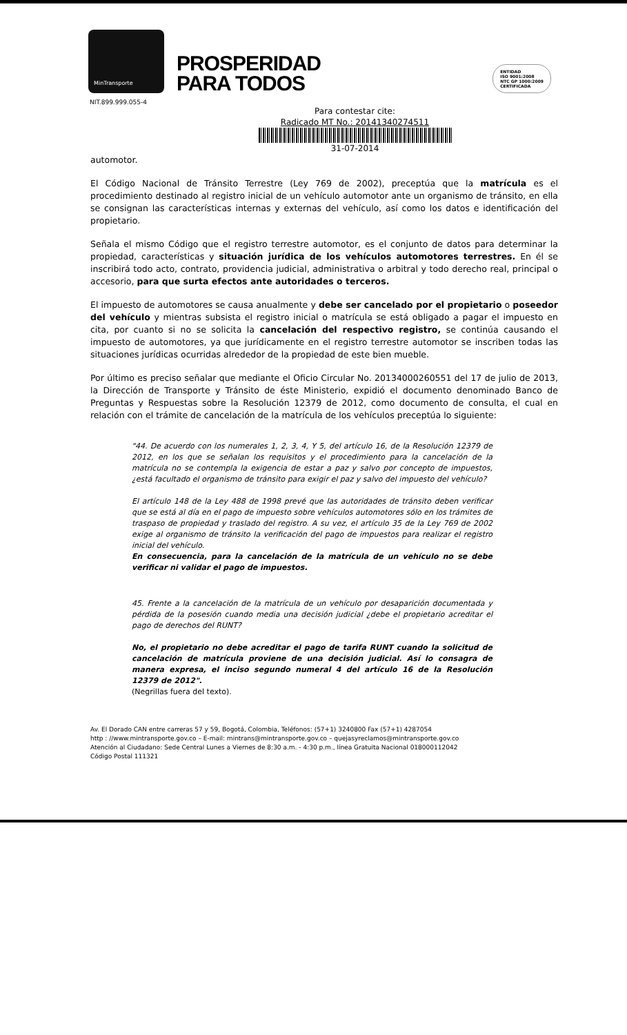MinTransporte
PROSPERIDAD
PARA TODOS
ENTIDAD
ISO 9001:2008
NTC GP 1000:2009
CERTIFICADA
NIT.899.999.055-4
Para contestar cite:
Radicado MT No.: 20141340274511
31-07-2014
automotor.
El Código Nacional de Tránsito Terrestre (Ley 769 de 2002), preceptúa que la matrícula es el procedimiento destinado al registro inicial de un vehículo automotor ante un organismo de tránsito, en ella se consignan las características internas y externas del vehículo, así como los datos e identificación del propietario.
Señala el mismo Código que el registro terrestre automotor, es el conjunto de datos para determinar la propiedad, características y situación jurídica de los vehículos automotores terrestres. En él se inscribirá todo acto, contrato, providencia judicial, administrativa o arbitral y todo derecho real, principal o accesorio, para que surta efectos ante autoridades o terceros.
El impuesto de automotores se causa anualmente y debe ser cancelado por el propietario o poseedor del vehículo y mientras subsista el registro inicial o matrícula se está obligado a pagar el impuesto en cita, por cuanto si no se solicita la cancelación del respectivo registro, se continúa causando el impuesto de automotores, ya que jurídicamente en el registro terrestre automotor se inscriben todas las situaciones jurídicas ocurridas alrededor de la propiedad de este bien mueble.
Por último es preciso señalar que mediante el Oficio Circular No. 20134000260551 del 17 de julio de 2013, la Dirección de Transporte y Tránsito de éste Ministerio, expidió el documento denominado Banco de Preguntas y Respuestas sobre la Resolución 12379 de 2012, como documento de consulta, el cual en relación con el trámite de cancelación de la matrícula de los vehículos preceptúa lo siguiente:
"44. De acuerdo con los numerales 1, 2, 3, 4, Y 5, del artículo 16, de la Resolución 12379 de 2012, en los que se señalan los requisitos y el procedimiento para la cancelación de la matrícula no se contempla la exigencia de estar a paz y salvo por concepto de impuestos, ¿está facultado el organismo de tránsito para exigir el paz y salvo del impuesto del vehículo?
El artículo 148 de la Ley 488 de 1998 prevé que las autoridades de tránsito deben verificar que se está al día en el pago de impuesto sobre vehículos automotores sólo en los trámites de traspaso de propiedad y traslado del registro. A su vez, el artículo 35 de la Ley 769 de 2002 exige al organismo de tránsito la verificación del pago de impuestos para realizar el registro inicial del vehículo.
En consecuencia, para la cancelación de la matrícula de un vehículo no se debe verificar ni validar el pago de impuestos.
45. Frente a la cancelación de la matrícula de un vehículo por desaparición documentada y pérdida de la posesión cuando media una decisión judicial ¿debe el propietario acreditar el pago de derechos del RUNT?
No, el propietario no debe acreditar el pago de tarifa RUNT cuando la solicitud de cancelación de matrícula proviene de una decisión judicial. Así lo consagra de manera expresa, el inciso segundo numeral 4 del artículo 16 de la Resolución 12379 de 2012".
(Negrillas fuera del texto).
Av. El Dorado CAN entre carreras 57 y 59, Bogotá, Colombia, Teléfonos: (57+1) 3240800 Fax (57+1) 4287054
http : //www.mintransporte.gov.co – E-mail: mintrans@mintransporte.gov.co – quejasyreclamos@mintransporte.gov.co
Atención al Ciudadano: Sede Central Lunes a Viernes de 8:30 a.m. - 4:30 p.m., línea Gratuita Nacional 018000112042
Código Postal 111321